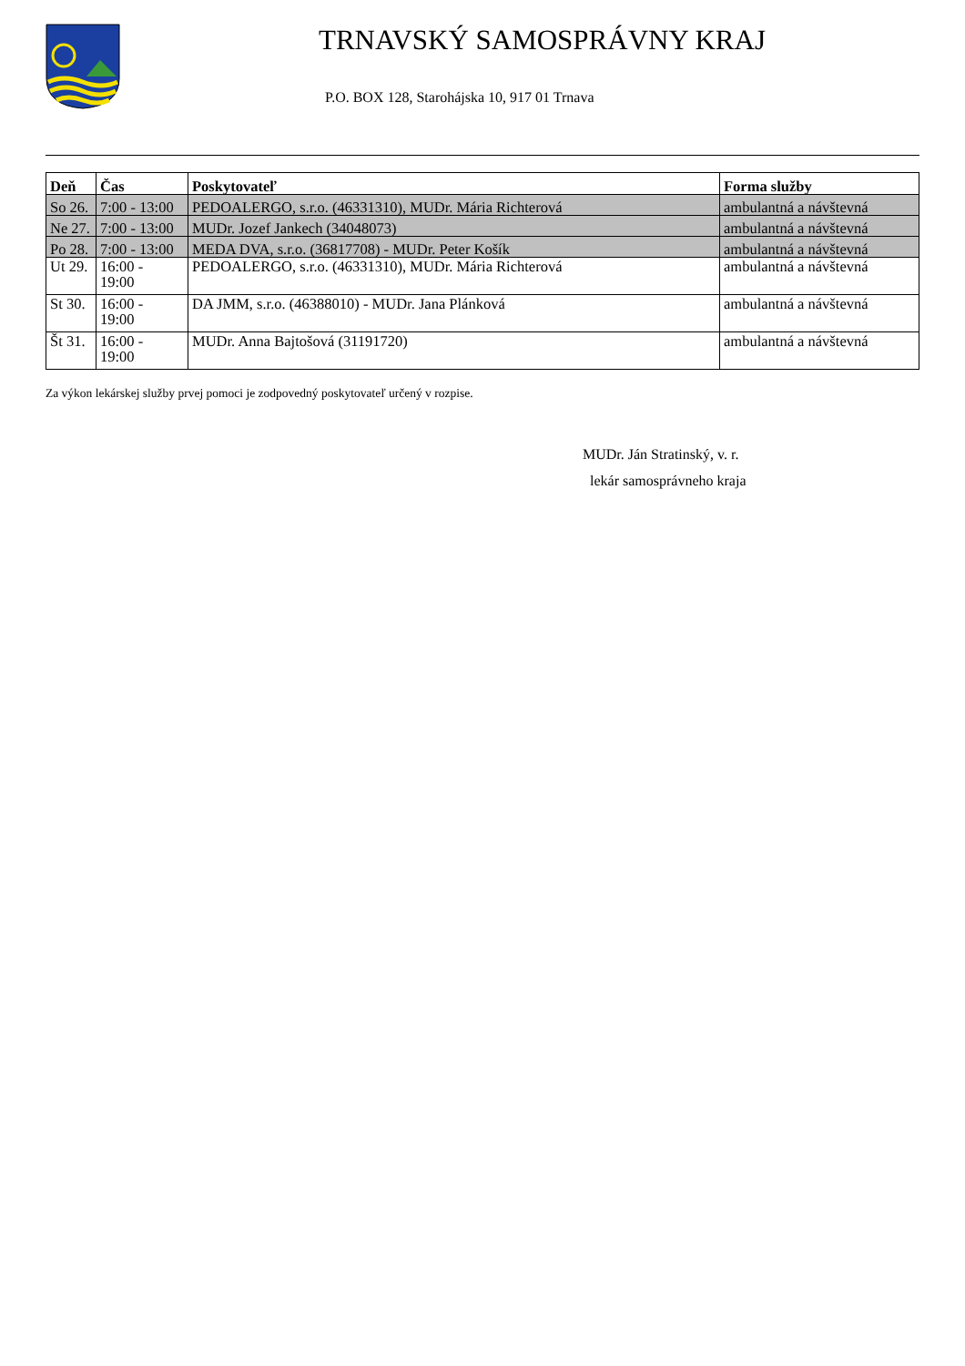TRNAVSKÝ SAMOSPRÁVNY KRAJ
P.O. BOX 128, Starohájska 10, 917 01 Trnava
| Deň | Čas | Poskytovateľ | Forma služby |
| --- | --- | --- | --- |
| So 26. | 7:00 - 13:00 | PEDOALERGO, s.r.o. (46331310), MUDr. Mária Richterová | ambulantná a návštevná |
| Ne 27. | 7:00 - 13:00 | MUDr. Jozef Jankech (34048073) | ambulantná a návštevná |
| Po 28. | 7:00 - 13:00 | MEDA DVA, s.r.o. (36817708) - MUDr. Peter Košík | ambulantná a návštevná |
| Ut 29. | 16:00 - 19:00 | PEDOALERGO, s.r.o. (46331310), MUDr. Mária Richterová | ambulantná a návštevná |
| St 30. | 16:00 - 19:00 | DA JMM, s.r.o. (46388010) - MUDr. Jana Plánková | ambulantná a návštevná |
| Št 31. | 16:00 - 19:00 | MUDr. Anna Bajtošová (31191720) | ambulantná a návštevná |
Za výkon lekárskej služby prvej pomoci je zodpovedný poskytovateľ určený v rozpise.
MUDr. Ján Stratinský, v. r.
lekár samosprávneho kraja